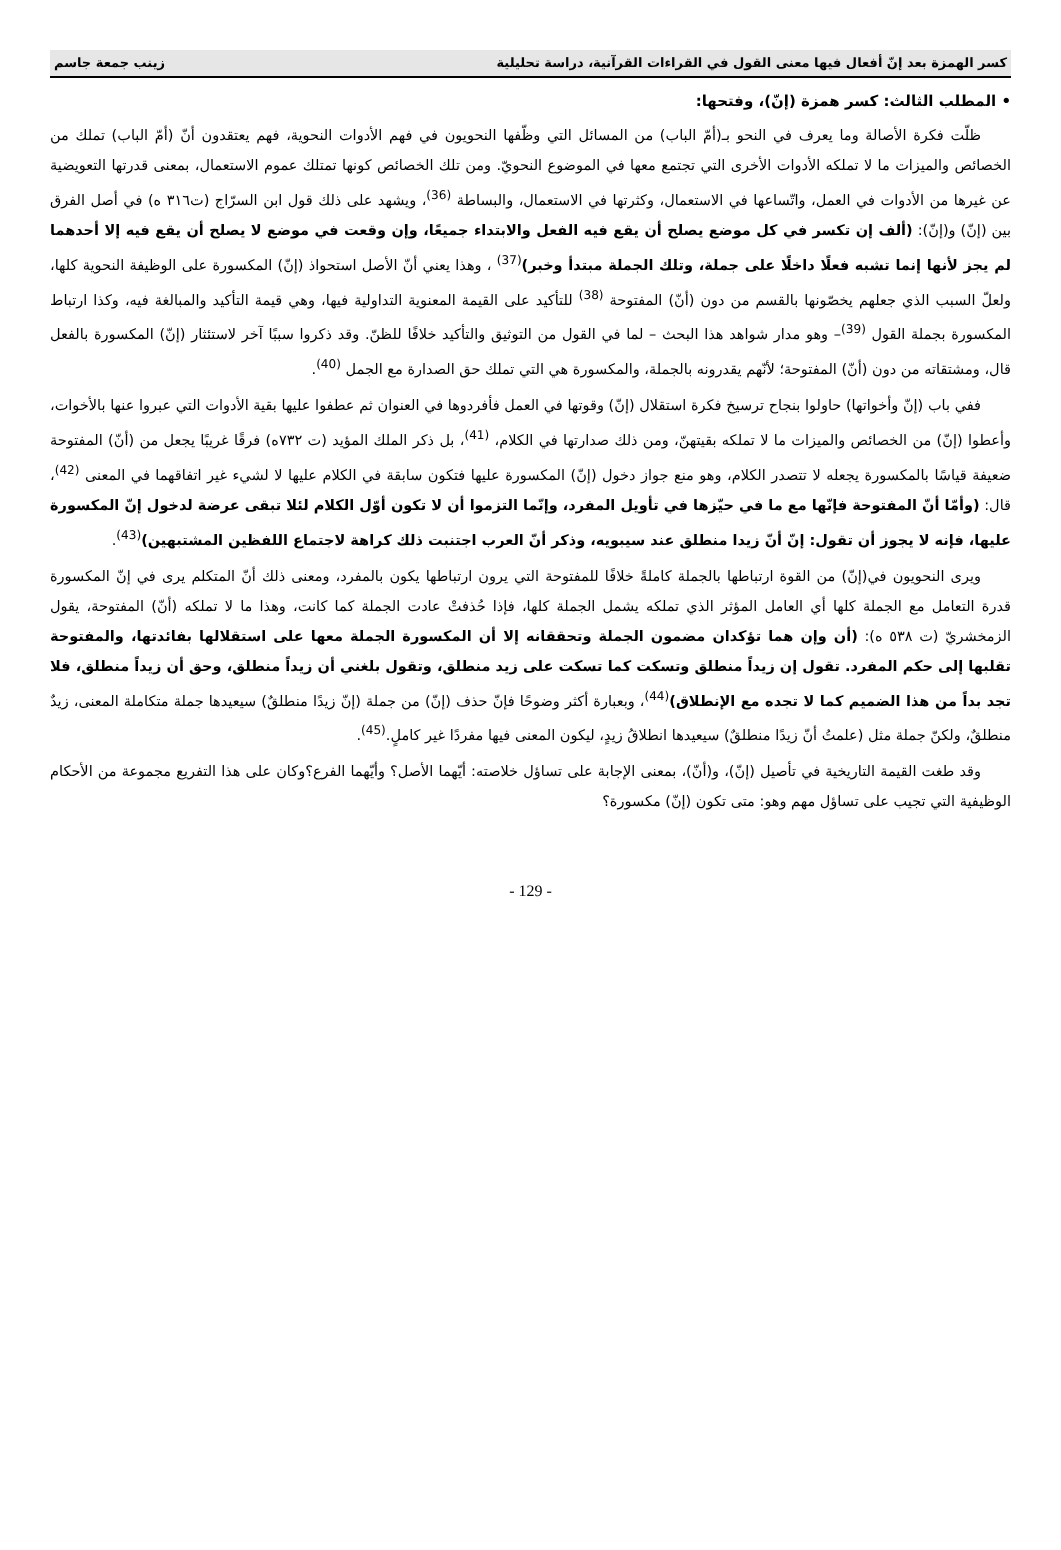كسر الهمزة بعد إنّ أفعال فيها معنى القول في القراءات القرآنية، دراسة تحليلية زينب جمعة جاسم
• المطلب الثالث: كسر همزة (إنّ)، وفتحها:
ظلّت فكرة الأصالة وما يعرف في النحو بـ(أمّ الباب) من المسائل التي وظّفها النحويون في فهم الأدوات النحوية، فهم يعتقدون أنّ (أمّ الباب) تملك من الخصائص والميزات ما لا تملكه الأدوات الأخرى التي تجتمع معها في الموضوع النحويّ. ومن تلك الخصائص كونها تمتلك عموم الاستعمال، بمعنى قدرتها التعويضية عن غيرها من الأدوات في العمل، واتّساعها في الاستعمال، وكثرتها في الاستعمال، والبساطة <sup>(36)</sup>، ويشهد على ذلك قول ابن السرّاج (ت٣١٦ ه) في أصل الفرق بين (إنّ) و(إنّ): (ألف إن تكسر في كل موضع يصلح أن يقع فيه الفعل والابتداء جميعًا، وإن وقعت في موضع لا يصلح أن يقع فيه إلا أحدهما لم يجز لأنها إنما تشبه فعلًا داخلًا على جملة، وتلك الجملة مبتدأ وخبر)<sup>(37)</sup> ، وهذا يعني أنّ الأصل استحواذ (إنّ) المكسورة على الوظيفة النحوية كلها، ولعلّ السبب الذي جعلهم يخصّونها بالقسم من دون (أنّ) المفتوحة <sup>(38)</sup> للتأكيد على القيمة المعنوية التداولية فيها، وهي قيمة التأكيد والمبالغة فيه، وكذا ارتباط المكسورة بجملة القول <sup>(39)</sup>– وهو مدار شواهد هذا البحث – لما في القول من التوثيق والتأكيد خلافًا للظنّ. وقد ذكروا سببًا آخر لاستئثار (إنّ) المكسورة بالفعل قال، ومشتقاته من دون (أنّ) المفتوحة؛ لأنّهم يقدرونه بالجملة، والمكسورة هي التي تملك حق الصدارة مع الجمل <sup>(40)</sup>.
ففي باب (إنّ وأخواتها) حاولوا بنجاح ترسيخ فكرة استقلال (إنّ) وقوتها في العمل فأفردوها في العنوان ثم عطفوا عليها بقية الأدوات التي عبروا عنها بالأخوات، وأعطوا (إنّ) من الخصائص والميزات ما لا تملكه بقيتهنّ، ومن ذلك صدارتها في الكلام، <sup>(41)</sup>، بل ذكر الملك المؤيد (ت ٧٣٢ه) فرقًا غريبًا يجعل من (أنّ) المفتوحة ضعيفة قياسًا بالمكسورة يجعله لا تتصدر الكلام، وهو منع جواز دخول (إنّ) المكسورة عليها فتكون سابقة في الكلام عليها لا لشيء غير اتفاقهما في المعنى <sup>(42)</sup>، قال: (وأمّا أنّ المفتوحة فإنّها مع ما في حيّزها في تأويل المفرد، وإنّما التزموا أن لا تكون أوّل الكلام لئلا تبقى عرضة لدخول إنّ المكسورة عليها، فإنه لا يجوز أن تقول: إنّ أنّ زيدا منطلق عند سيبويه، وذكر أنّ العرب اجتنبت ذلك كراهة لاجتماع اللفظين المشتبهين)<sup>(43)</sup>.
ويرى النحويون في(إنّ) من القوة ارتباطها بالجملة كاملةً خلافًا للمفتوحة التي يرون ارتباطها يكون بالمفرد، ومعنى ذلك أنّ المتكلم يرى في إنّ المكسورة قدرة التعامل مع الجملة كلها أي العامل المؤثر الذي تملكه يشمل الجملة كلها، فإذا حُذفتْ عادت الجملة كما كانت، وهذا ما لا تملكه (أنّ) المفتوحة، يقول الزمخشريّ (ت ٥٣٨ ه): (أن وإن هما تؤكدان مضمون الجملة وتحققانه إلا أن المكسورة الجملة معها على استقلالها بفائدتها، والمفتوحة تقلبها إلى حكم المفرد. تقول إن زيداً منطلق وتسكت كما تسكت على زيد منطلق، وتقول بلغني أن زيداً منطلق، وحق أن زيداً منطلق، فلا تجد بداً من هذا الضميم كما لا تجده مع الإنطلاق)<sup>(44)</sup>، وبعبارة أكثر وضوحًا فإنّ حذف (إنّ) من جملة (إنّ زيدًا منطلقٌ) سيعيدها جملة متكاملة المعنى، زيدٌ منطلقٌ، ولكنّ جملة مثل (علمتُ أنّ زيدًا منطلقٌ) سيعيدها انطلاقُ زيدٍ، ليكون المعنى فيها مفردًا غير كاملٍ.<sup>(45)</sup>.
وقد طغت القيمة التاريخية في تأصيل (إنّ)، و(أنّ)، بمعنى الإجابة على تساؤل خلاصته: أيّهما الأصل؟ وأيّهما الفرع؟وكان على هذا التفريع مجموعة من الأحكام الوظيفية التي تجيب على تساؤل مهم وهو: متى تكون (إنّ) مكسورة؟
- 129 -